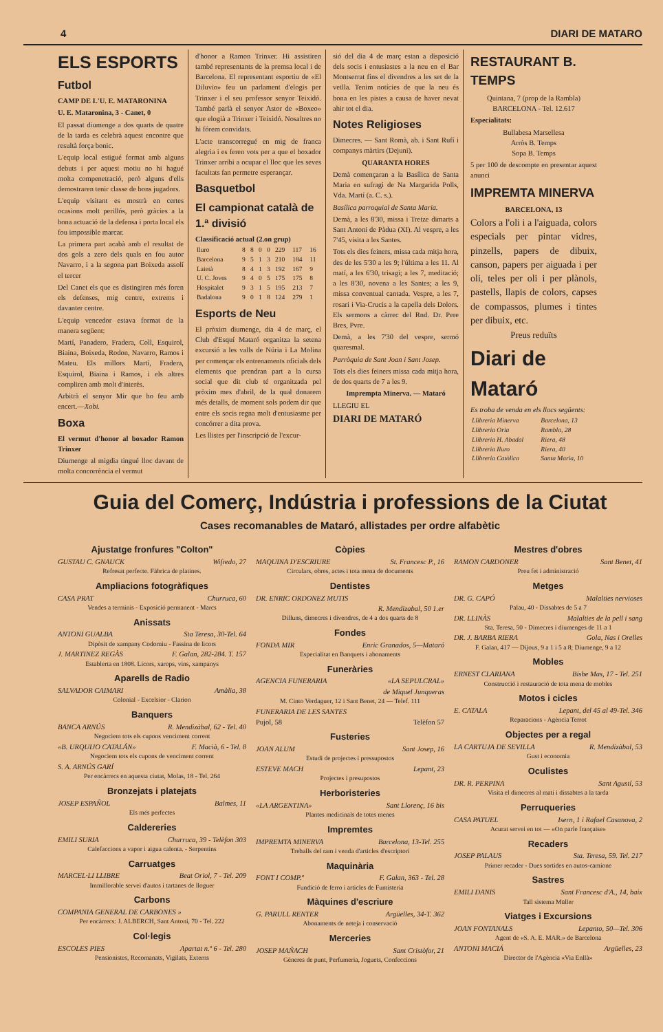4 DIARI DE MATARO
ELS ESPORTS
Futbol
CAMP DE L'U. E. MATARONINA
U. E. Mataronina, 3 - Canet, 0
El passat diumenge a dos quarts de quatre de la tarda es celebrà aquest encontre que resultà força bonic.
L'equip local estigué format amb alguns debuts i per aquest motiu no hi hagué molta compenetració, però alguns d'ells demostraren tenir classe de bons jugadors.
L'equip visitant es mostrà en certes ocasions molt perillós, però gràcies a la bona actuació de la defensa i porta local els fou impossible marcar.
La primera part acabà amb el resultat de dos gols a zero dels quals en fou autor Navarro, i a la segona part Boixeda assolí el tercer
Del Canet els que es distingiren més foren els defenses, mig centre, extrems i davanter centre.
L'equip vencedor estava format de la manera següent:
Martí, Panadero, Fradera, Coll, Esquirol, Biaina, Boixeda, Rodon, Navarro, Ramos i Mateu. Els millors Martí, Fradera, Esquirol, Biaina i Ramos, i els altres compliren amb molt d'interès.
Arbitrà el senyor Mir que ho feu amb encert.—Xobi.
Boxa
El vermut d'honor al boxador Ramon Trinxer
Diumenge al migdia tingué lloc davant de molta concorrència el vermut
d'honor a Ramon Trinxer. Hi assistiren també representants de la premsa local i de Barcelona. El representant esportiu de «El Diluvio» feu un parlament d'elogis per Trinxer i el seu professor senyor Teixidó. També parlà el senyor Astor de «Boxeo» que elogià a Trinxer i Teixidó. Nosaltres no hi fórem convidats.
L'acte transcorregué en mig de franca alegria i es feren vots per a que el boxador Trinxer arribi a ocupar el lloc que les seves facultats fan permetre esperançar.
Basquetbol
El campionat català de 1.ª divisió
Classificació actual (2.on grup)
| Iluro | 8 | 8 | 0 | 0 | 229 | 117 | 16 |
| Barcelona | 9 | 5 | 1 | 3 | 210 | 184 | 11 |
| Laietà | 8 | 4 | 1 | 3 | 192 | 167 | 9 |
| U. C. Joves | 9 | 4 | 0 | 5 | 175 | 175 | 8 |
| Hospitalet | 9 | 3 | 1 | 5 | 195 | 213 | 7 |
| Badalona | 9 | 0 | 1 | 8 | 124 | 279 | 1 |
Esports de Neu
El pròxim diumenge, dia 4 de març, el Club d'Esquí Mataró organitza la setena excursió a les valls de Núria i La Molina per començar els entrenaments oficials dels elements que prendran part a la cursa social que dit club té organitzada pel pròxim mes d'abril, de la qual donarem més detalls, de moment sols podem dir que entre els socis regna molt d'entusiasme per concórrer a dita prova.
Les llistes per l'inscripció de l'excur-
sió del dia 4 de març estan a disposició dels socis i entusiastes a la neu en el Bar Montserrat fins el divendres a les set de la vetlla. Tenim notícies de que la neu és bona en les pistes a causa de haver nevat ahir tot el dia.
Notes Religioses
Dimecres. — Sant Romà, ab. i Sant Rufí i companys màrtirs (Dejuni).
QUARANTA HORES
Demà començaran a la Basílica de Santa Maria en sufragi de Na Margarida Polls, Vda. Martí (a. C. s.).
Basílica parroquial de Santa Maria.
Demà, a les 8'30, missa i Tretze dimarts a Sant Antoni de Pàdua (XI). Al vespre, a les 7'45, visita a les Santes.
Tots els dies feiners, missa cada mitja hora, des de les 5'30 a les 9; l'última a les 11. Al matí, a les 6'30, trisagi; a les 7, meditació; a les 8'30, novena a les Santes; a les 9, missa conventual cantada. Vespre, a les 7, rosari i Via-Crucis a la capella dels Dolors. Els sermons a càrrec del Rnd. Dr. Pere Bres, Pvre.
Demà, a les 7'30 del vespre, sermó quaresmal.
Parròquia de Sant Joan i Sant Josep.
Tots els dies feiners missa cada mitja hora, de dos quarts de 7 a les 9.
Imprempta Minerva. — Mataró
LLEGIU EL
DIARI DE MATARÓ
RESTAURANT B. TEMPS
Quintana, 7 (prop de la Rambla)
BARCELONA - Tel. 12.617
Especialitats:
Bullabesa Marsellesa
Arròs B. Temps
Sopa B. Temps
5 per 100 de descompte en presentar aquest anunci
IMPREMTA MINERVA
BARCELONA, 13
Colors a l'oli i a l'aiguada, colors especials per pintar vidres, pinzells, papers de dibuix, canson, papers per aiguada i per oli, teles per oli i per plànols, pastells, llapis de colors, capses de compassos, plumes i tintes per dibuix, etc.
Preus reduïts
Diari de Mataró
Es troba de venda en els llocs següents:
| Llibreria Minerva | Barcelona, 13 |
| Llibreria Oria | Rambla, 28 |
| Llibreria H. Abadal | Riera, 48 |
| Llibreria Iluro | Riera, 40 |
| Llibreria Catòlica | Santa Maria, 10 |
Guia del Comerç, Indústria i professions de la Ciutat
Cases recomanables de Mataró, allistades per ordre alfabètic
Ajustatge fronfures "Colton"
GUSTAU C. GNAUCK Wifredo, 27
Refresat perfecte. Fàbrica de platines.
Ampliacions fotogràfiques
CASA PRAT Churruca, 60
Vendes a terminis - Exposició permanent - Marcs
Anissats
ANTONI GUALBA Sta Teresa, 30-Tel. 64
Dipòsit de xampany Codorniu - Fassina de licors
J. MARTINEZ REGÀS F. Galan, 282-284. T. 157
Establerta en 1808. Licors, xarops, vins, xampanys
Aparells de Radio
SALVADOR CAIMARI Amàlia, 38
Colonial - Excelsior - Clarion
Banquers
BANCA ARNÚS R. Mendizàbal, 62 - Tel. 40
Negociem tots els cupons venciment corrent
«B. URQUIJO CATALÁN» F. Macià, 6 - Tel. 8
Negociem tots els cupons de venciment corrent
S. A. ARNÚS GARÍ
Per encàrrecs en aquesta ciutat, Molas, 18 - Tel. 264
Bronzejats i platejats
JOSEP ESPAÑOL Balmes, 11
Els més perfectes
Caldereries
EMILI SURIA Churruca, 39 - Telèfon 303
Calefaccions a vapor i aigua calenta. - Serpentins
Carruatges
MARCEL·LI LLIBRE Beat Oriol, 7 - Tel. 209
Immillorable servei d'autos i tartanes de lloguer
Carbons
COMPANIA GENERAL DE CARBONES »
Per encàrrecs: J. ALBERCH, Sant Antoni, 70 - Tel. 222
Col·legis
ESCOLES PIES Apartat n.º 6 - Tel. 280
Pensionistes, Recomanats, Vigilats, Externs
Còpies
MAQUINA D'ESCRIURE St. Francesc P., 16
Circulars, obres, actes i tota mena de documents
Dentistes
DR. ENRIC ORDONEZ MUTIS
R. Mendizabal, 50 1.er
Dilluns, dimecres i divendres, de 4 a dos quarts de 8
Fondes
FONDA MIR Enric Granados, 5—Mataró
Especialitat en Banquets i abonaments
Funeràries
AGENCIA FUNERARIA «LA SEPULCRAL»
de Miquel Junqueras
M. Cinto Verdaguer, 12 i Sant Benet, 24 — Telef. 111
FUNERARIA DE LES SANTES
Pujol, 58 Telèfon 57
Fusteries
JOAN ALUM Sant Josep, 16
Estudi de projectes i pressupostos
ESTEVE MACH Lepant, 23
Projectes i presupostos
Herboristeries
«LA ARGENTINA» Sant Llorenç, 16 bis
Plantes medicinals de totes menes
Impremtes
IMPREMTA MINERVA Barcelona, 13-Tel. 255
Treballs del ram i venda d'articles d'escriptori
Maquinària
FONT I COMP.ª F. Galan, 363 - Tel. 28
Fundició de ferro i articles de Fumisteria
Màquines d'escriure
G. PARULL RENTER Argüelles, 34-T. 362
Abonaments de neteja i conservació
Merceries
JOSEP MAÑACH Sant Cristòfor, 21
Gèneres de punt, Perfumeria, Joguets, Confeccions
Mestres d'obres
RAMON CARDONER Sant Benet, 41
Preu fet i administració
Metges
DR. G. CAPÓ Malalties nervioses
Palau, 40 - Dissabtes de 5 a 7
DR. LLINÀS Malalties de la pell i sang
Sta. Teresa, 50 - Dimecres i diumenges de 11 a 1
DR. J. BARBA RIERA Gola, Nas i Orelles
F. Galan, 417 — Dijous, 9 a 1 i 5 a 8; Diumenge, 9 a 12
Mobles
ERNEST CLARIANA Bisbe Mas, 17 - Tel. 251
Construcció i restauració de tota mena de mobles
Motos i cicles
E. CATALA Lepant, del 45 al 49-Tel. 346
Reparacions - Agència Terrot
Objectes per a regal
LA CARTUJA DE SEVILLA R. Mendizàbal, 53
Gust i economia
Oculistes
DR. R. PERPINA Sant Agustí, 53
Visita el dimecres al matí i dissabtes a la tarda
Perruqueries
CASA PATUEL Isern, 1 i Rafael Casanova, 2
Acurat servei en tot — «On parle française»
Recaders
JOSEP PALAUS Sta. Teresa, 59. Tel. 217
Primer recader - Dues sortides en autos-camione
Sastres
EMILI DANIS Sant Francesc d'A., 14, baix
Tall sistema Müller
Viatges i Excursions
JOAN FONTANALS Lepanto, 50—Tel. 306
Agent de «S. A. E. MAR.» de Barcelona
ANTONI MACIÁ Argüelles, 23
Director de l'Agència «Via Enllà»